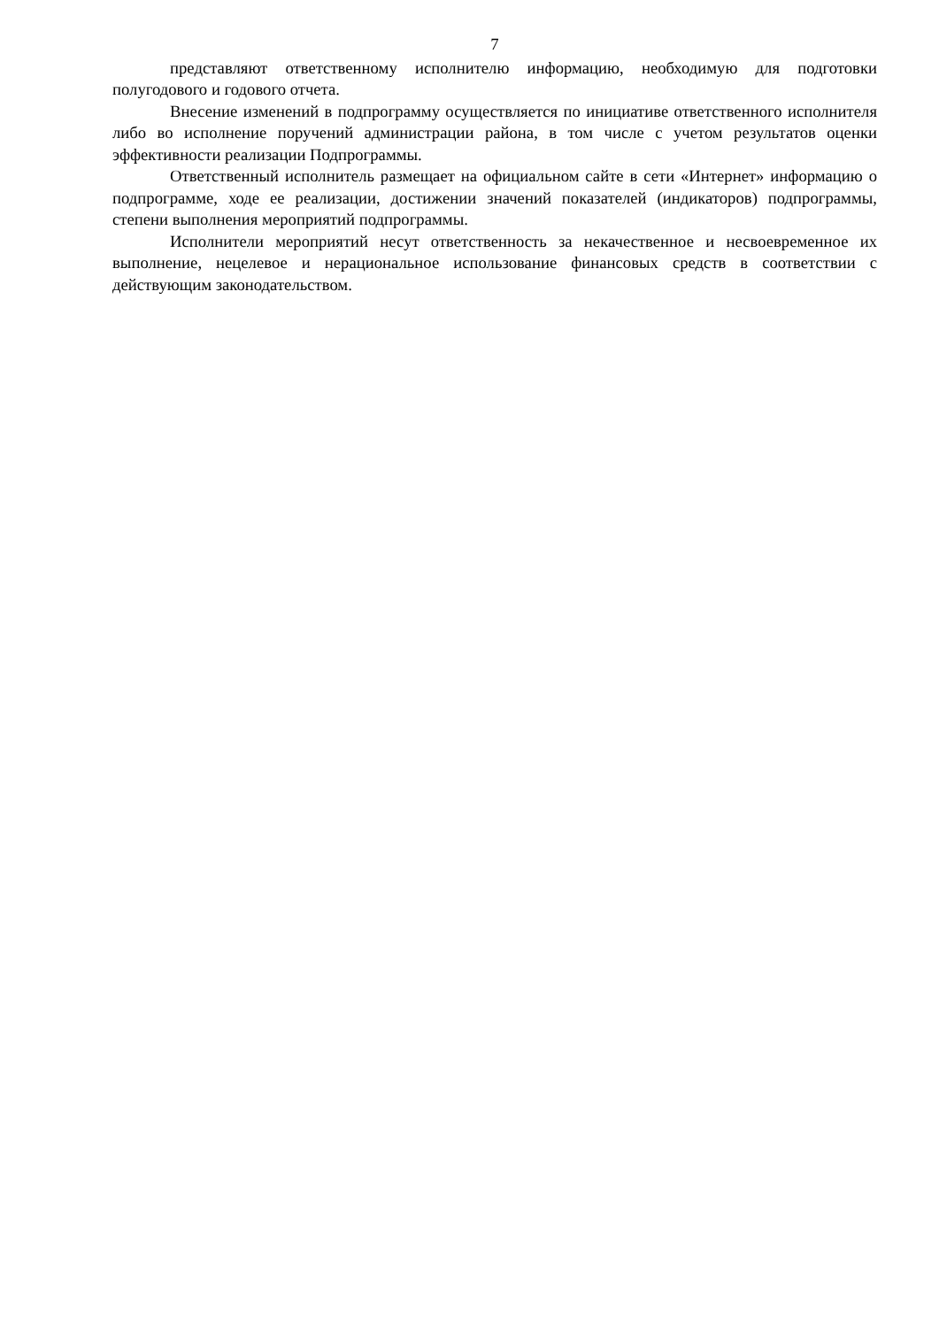7
представляют ответственному исполнителю информацию, необходимую для подготовки полугодового и годового отчета.
Внесение изменений в подпрограмму осуществляется по инициативе ответственного исполнителя либо во исполнение поручений администрации района, в том числе с учетом результатов оценки эффективности реализации Подпрограммы.
Ответственный исполнитель размещает на официальном сайте в сети «Интернет» информацию о подпрограмме, ходе ее реализации, достижении значений показателей (индикаторов) подпрограммы, степени выполнения мероприятий подпрограммы.
Исполнители мероприятий несут ответственность за некачественное и несвоевременное их выполнение, нецелевое и нерациональное использование финансовых средств в соответствии с действующим законодательством.